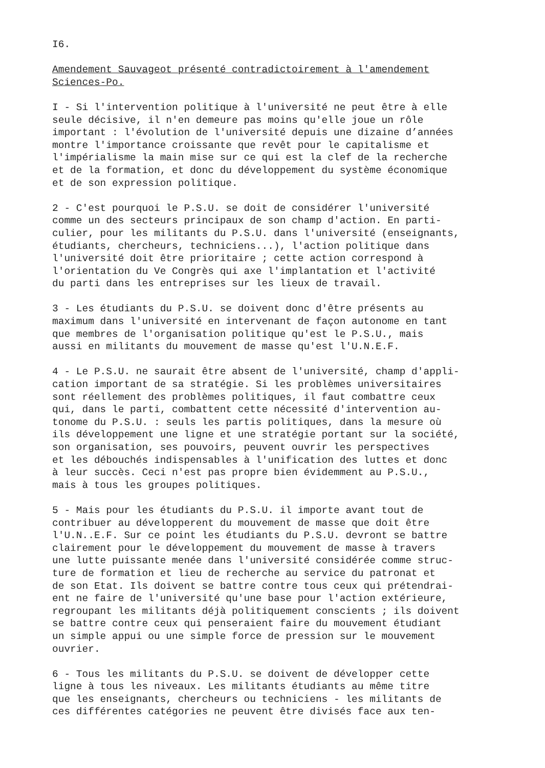I6.
Amendement Sauvageot présenté contradictoirement à l'amendement Sciences-Po.
I - Si l'intervention politique à l'université ne peut être à elle seule décisive, il n'en demeure pas moins qu'elle joue un rôle important : l'évolution de l'université depuis une dizaine d’années montre l'importance croissante que revêt pour le capitalisme et l'impérialisme la main mise sur ce qui est la clef de la recherche et de la formation, et donc du développement du système économique et de son expression politique.
2 - C'est pourquoi le P.S.U. se doit de considérer l'université comme un des secteurs principaux de son champ d'action. En parti- culier, pour les militants du P.S.U. dans l'université (enseignants, étudiants, chercheurs, techniciens...), l'action politique dans l'université doit être prioritaire ; cette action correspond à l'orientation du Ve Congrès qui axe l'implantation et l'activité du parti dans les entreprises sur les lieux de travail.
3 - Les étudiants du P.S.U. se doivent donc d'être présents au maximum dans l'université en intervenant de façon autonome en tant que membres de l'organisation politique qu'est le P.S.U., mais aussi en militants du mouvement de masse qu'est l'U.N.E.F.
4 - Le P.S.U. ne saurait être absent de l'université, champ d'appli- cation important de sa stratégie. Si les problèmes universitaires sont réellement des problèmes politiques, il faut combattre ceux qui, dans le parti, combattent cette nécessité d'intervention au- tonome du P.S.U. : seuls les partis politiques, dans la mesure où ils développement une ligne et une stratégie portant sur la société, son organisation, ses pouvoirs, peuvent ouvrir les perspectives et les débouchés indispensables à l'unification des luttes et donc à leur succès. Ceci n'est pas propre bien évidemment au P.S.U., mais à tous les groupes politiques.
5 - Mais pour les étudiants du P.S.U. il importe avant tout de contribuer au développerent du mouvement de masse que doit être l'U.N..E.F. Sur ce point les étudiants du P.S.U. devront se battre clairement pour le développement du mouvement de masse à travers une lutte puissante menée dans l'université considérée comme struc- ture de formation et lieu de recherche au service du patronat et de son Etat. Ils doivent se battre contre tous ceux qui prétendrai- ent ne faire de l'université qu'une base pour l'action extérieure, regroupant les militants déjà politiquement conscients ; ils doivent se battre contre ceux qui penseraient faire du mouvement étudiant un simple appui ou une simple force de pression sur le mouvement ouvrier.
6 - Tous les militants du P.S.U. se doivent de développer cette ligne à tous les niveaux. Les militants étudiants au même titre que les enseignants, chercheurs ou techniciens - les militants de ces différentes catégories ne peuvent être divisés face aux ten-